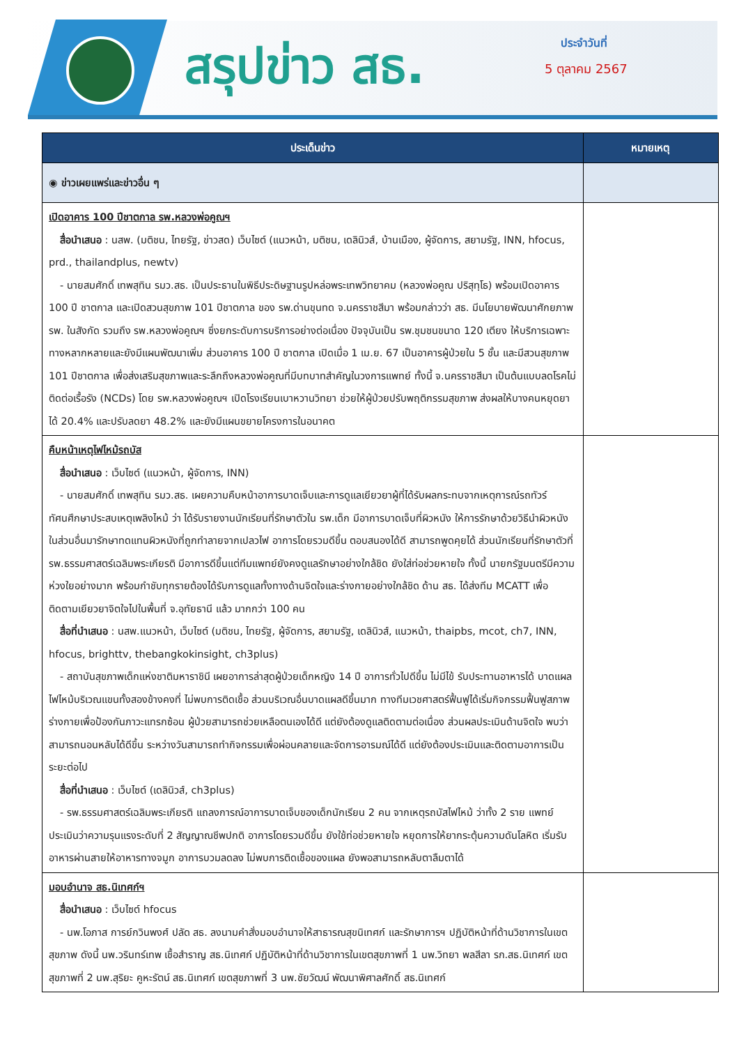สรุปข่าว สธ. ประจำวันที่
5 ตุลาคม 2567
| ประเด็นข่าว | หมายเหตุ |
| --- | --- |
| ◉ ข่าวเผยแพร่และข่าวอื่น ๆ | |
| เปิดอาคาร 100 ปีชาตกาล รพ.หลวงพ่อคูณฯ สื่อนำเสนอ : นสพ. (มติชน, ไทยรัฐ, ข่าวสด) เว็บไซต์ (แนวหน้า, มติชน, เดลินิวส์, บ้านเมือง, ผู้จัดการ, สยามรัฐ, INN, hfocus, prd., thailandplus, newtv) - นายสมศักดิ์ เทพสุทิน รมว.สธ. เป็นประธานในพิธีประดิษฐานรูปหล่อพระเทพวิทยาคม (หลวงพ่อคูณ ปริสุทฺโธ) พร้อมเปิดอาคาร 100 ปี ชาตกาล และเปิดสวนสุขภาพ 101 ปีชาตกาล ของ รพ.ด่านขุนทด จ.นครราชสีมา พร้อมกล่าวว่า สธ. มีนโยบายพัฒนาศักยภาพ รพ. ในสังกัด รวมถึง รพ.หลวงพ่อคูณฯ ซึ่งยกระดับการบริการอย่างต่อเนื่อง ปัจจุบันเป็น รพ.ชุมชนขนาด 120 เตียง ให้บริการเฉพาะทางหลากหลายและยังมีแผนพัฒนาเพิ่ม ส่วนอาคาร 100 ปี ชาตกาล เปิดเมื่อ 1 เม.ย. 67 เป็นอาคารผู้ป่วยใน 5 ชั้น และมีสวนสุขภาพ 101 ปีชาตกาล เพื่อส่งเสริมสุขภาพและระลึกถึงหลวงพ่อคูณที่มีบทบาทสำคัญในวงการแพทย์ ทั้งนี้ จ.นครราชสีมา เป็นต้นแบบลดโรคไม่ติดต่อเรื้อรัง (NCDs) โดย รพ.หลวงพ่อคูณฯ เปิดโรงเรียนเบาหวานวิทยา ช่วยให้ผู้ป่วยปรับพฤติกรรมสุขภาพ ส่งผลให้บางคนหยุดยาได้ 20.4% และปรับลดยา 48.2% และยังมีแผนขยายโครงการในอนาคต | |
| คืบหน้าเหตุไฟไหม้รถบัส สื่อนำเสนอ : เว็บไซต์ (แนวหน้า, ผู้จัดการ, INN) - นายสมศักดิ์ เทพสุทิน รมว.สธ. เผยความคืบหน้าอาการบาดเจ็บและการดูแลเยียวยาผู้ที่ได้รับผลกระทบจากเหตุการณ์รถทัวร์ทัศนศึกษาประสบเหตุเพลิงไหม้ ว่า ได้รับรายงานนักเรียนที่รักษาตัวใน รพ.เด็ก มีอาการบาดเจ็บที่ผิวหนัง ให้การรักษาด้วยวิธีนำผิวหนังในส่วนอื่นมารักษาทดแทนผิวหนังที่ถูกทำลายจากเปลวไฟ อาการโดยรวมดีขึ้น ตอบสนองได้ดี สามารถพูดคุยได้ ส่วนนักเรียนที่รักษาตัวที่ รพ.ธรรมศาสตร์เฉลิมพระเกียรติ มีอาการดีขึ้นแต่ทีมแพทย์ยังคงดูแลรักษาอย่างใกล้ชิด ยังใส่ท่อช่วยหายใจ ทั้งนี้ นายกรัฐมนตรีมีความห่วงใยอย่างมาก พร้อมกำชับทุกรายต้องได้รับการดูแลทั้งทางด้านจิตใจและร่างกายอย่างใกล้ชิด ด้าน สธ. ได้ส่งทีม MCATT เพื่อติดตามเยียวยาจิตใจไปในพื้นที่ จ.อุทัยธานี แล้ว มากกว่า 100 คน สื่อที่นำเสนอ : นสพ.แนวหน้า, เว็บไซต์ (มติชน, ไทยรัฐ, ผู้จัดการ, สยามรัฐ, เดลินิวส์, แนวหน้า, thaipbs, mcot, ch7, INN, hfocus, brighttv, thebangkokinsight, ch3plus) - สถาบันสุขภาพเด็กแห่งชาติมหาราชินี เผยอาการล่าสุดผู้ป่วยเด็กหญิง 14 ปี อาการทั่วไปดีขึ้น ไม่มีไข้ รับประทานอาหารได้ บาดแผลไฟไหม้บริเวณแขนทั้งสองข้างคงที่ ไม่พบการติดเชื้อ ส่วนบริเวณอื่นบาดแผลดีขึ้นมาก ทางทีมเวชศาสตร์ฟื้นฟูได้เริ่มกิจกรรมฟื้นฟูสภาพร่างกายเพื่อป้องกันภาวะแทรกซ้อน ผู้ป่วยสามารถช่วยเหลือตนเองได้ดี แต่ยังต้องดูแลติดตามต่อเนื่อง ส่วนผลประเมินด้านจิตใจ พบว่า สามารถนอนหลับได้ดีขึ้น ระหว่างวันสามารถทำกิจกรรมเพื่อผ่อนคลายและจัดการอารมณ์ได้ดี แต่ยังต้องประเมินและติดตามอาการเป็นระยะต่อไป สื่อที่นำเสนอ : เว็บไซต์ (เดลินิวส์, ch3plus) - รพ.ธรรมศาสตร์เฉลิมพระเกียรติ แถลงการณ์อาการบาดเจ็บของเด็กนักเรียน 2 คน จากเหตุรถบัสไฟไหม้ ว่าทั้ง 2 ราย แพทย์ประเมินว่าความรุนแรงระดับที่ 2 สัญญาณชีพปกติ อาการโดยรวมดีขึ้น ยังใช้ท่อช่วยหายใจ หยุดการให้ยากระตุ้นความดันโลหิต เริ่มรับอาหารผ่านสายให้อาหารทางจมูก อาการบวมลดลง ไม่พบการติดเชื้อของแผล ยังพอสามารถหลับตาลืมตาได้ | |
| มอบอำนาจ สธ.นิเทศก์ฯ สื่อนำเสนอ : เว็บไซต์ hfocus - นพ.โอภาส การย์กวินพงศ์ ปลัด สธ. ลงนามคำสั่งมอบอำนาจให้สาธารณสุขนิเทศก์ และรักษาการฯ ปฏิบัติหน้าที่ด้านวิชาการในเขตสุขภาพ ดังนี้ นพ.วรินทร์เทพ เชื้อสำราญ สธ.นิเทศก์ ปฏิบัติหน้าที่ด้านวิชาการในเขตสุขภาพที่ 1 นพ.วิทยา พลสีลา รก.สธ.นิเทศก์ เขตสุขภาพที่ 2 นพ.สุริยะ คูหะรัตน์ สธ.นิเทศก์ เขตสุขภาพที่ 3 นพ.ชัยวัฒน์ พัฒนาพิศาลศักดิ์ สธ.นิเทศก์ | |